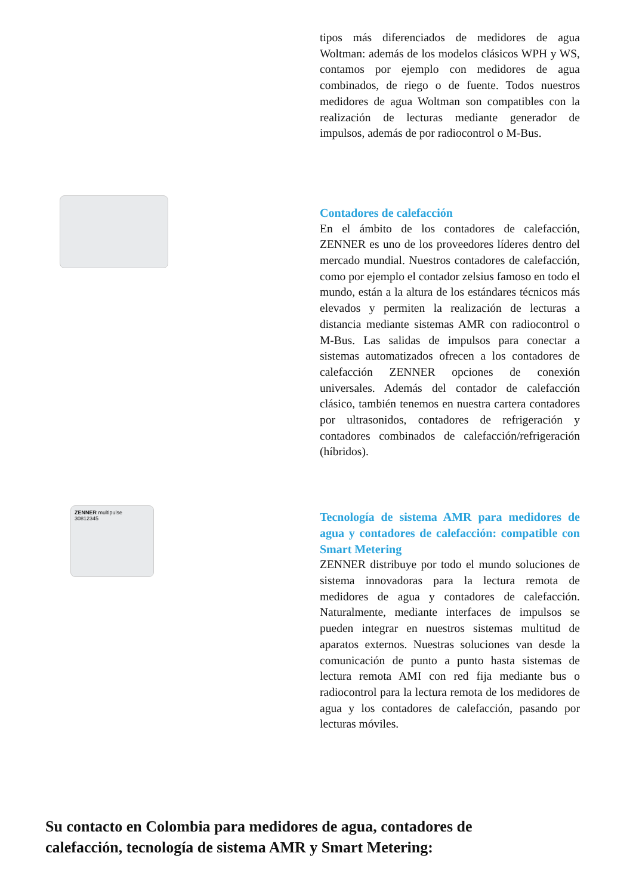tipos más diferenciados de medidores de agua Woltman: además de los modelos clásicos WPH y WS, contamos por ejemplo con medidores de agua combinados, de riego o de fuente. Todos nuestros medidores de agua Woltman son compatibles con la realización de lecturas mediante generador de impulsos, además de por radiocontrol o M-Bus.
Contadores de calefacción
En el ámbito de los contadores de calefacción, ZENNER es uno de los proveedores líderes dentro del mercado mundial. Nuestros contadores de calefacción, como por ejemplo el contador zelsius famoso en todo el mundo, están a la altura de los estándares técnicos más elevados y permiten la realización de lecturas a distancia mediante sistemas AMR con radiocontrol o M-Bus. Las salidas de impulsos para conectar a sistemas automatizados ofrecen a los contadores de calefacción ZENNER opciones de conexión universales. Además del contador de calefacción clásico, también tenemos en nuestra cartera contadores por ultrasonidos, contadores de refrigeración y contadores combinados de calefacción/refrigeración (híbridos).
ZENNER multipulse
30812345
Tecnología de sistema AMR para medidores de agua y contadores de calefacción: compatible con Smart Metering
ZENNER distribuye por todo el mundo soluciones de sistema innovadoras para la lectura remota de medidores de agua y contadores de calefacción. Naturalmente, mediante interfaces de impulsos se pueden integrar en nuestros sistemas multitud de aparatos externos. Nuestras soluciones van desde la comunicación de punto a punto hasta sistemas de lectura remota AMI con red fija mediante bus o radiocontrol para la lectura remota de los medidores de agua y los contadores de calefacción, pasando por lecturas móviles.
Su contacto en Colombia para medidores de agua, contadores de calefacción, tecnología de sistema AMR y Smart Metering: